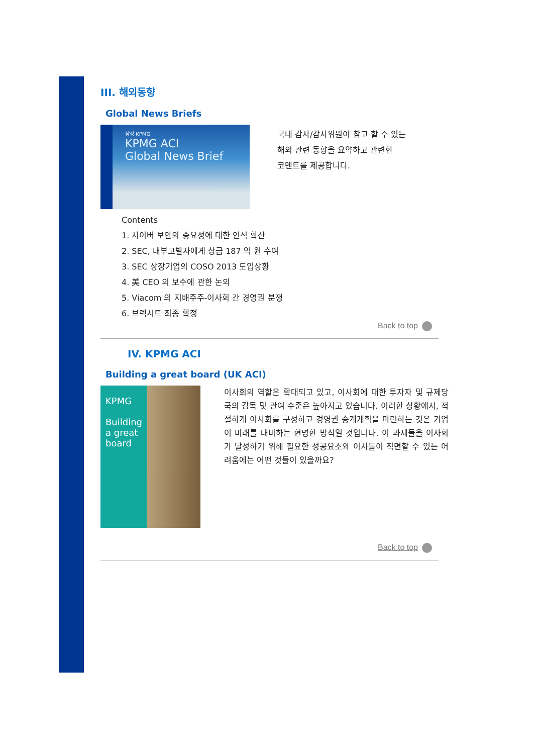III. 해외동향
Global News Briefs
삼정 KPMG
KPMG ACI
Global News Brief
국내 감사/감사위원이 참고 할 수 있는
해외 관련 동향을 요약하고 관련한
코멘트를 제공합니다.
Contents
1. 사이버 보안의 중요성에 대한 인식 확산
2. SEC, 내부고발자에게 상금 187 억 원 수여
3. SEC 상장기업의 COSO 2013 도입상황
4. 美 CEO 의 보수에 관한 논의
5. Viacom 의 지배주주-이사회 간 경영권 분쟁
6. 브렉시트 최종 확정
Back to top
IV. KPMG ACI
Building a great board (UK ACI)
KPMG
Building a great board
이사회의 역할은 확대되고 있고, 이사회에 대한 투자자 및 규제당국의 감독 및 관여 수준은 높아지고 있습니다. 이러한 상황에서, 적절하게 이사회를 구성하고 경영권 승계계획을 마련하는 것은 기업이 미래를 대비하는 현명한 방식일 것입니다. 이 과제들을 이사회가 달성하기 위해 필요한 성공요소와 이사들이 직면할 수 있는 어려움에는 어떤 것들이 있을까요?
Back to top